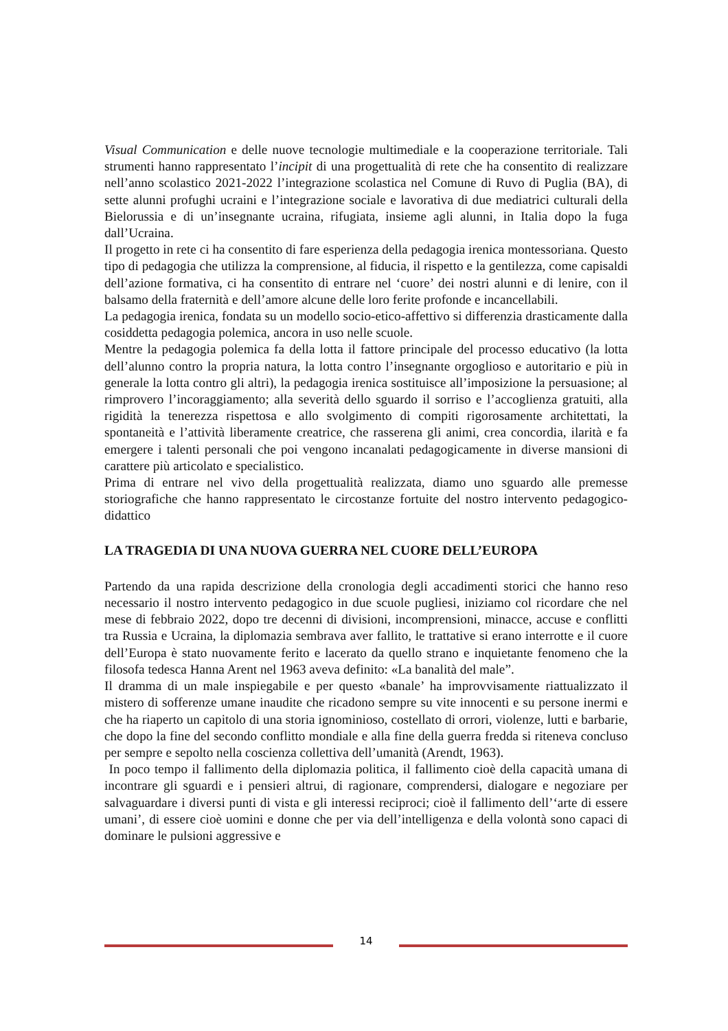Visual Communication e delle nuove tecnologie multimediale e la cooperazione territoriale. Tali strumenti hanno rappresentato l’incipit di una progettualità di rete che ha consentito di realizzare nell’anno scolastico 2021-2022 l’integrazione scolastica nel Comune di Ruvo di Puglia (BA), di sette alunni profughi ucraini e l’integrazione sociale e lavorativa di due mediatrici culturali della Bielorussia e di un’insegnante ucraina, rifugiata, insieme agli alunni, in Italia dopo la fuga dall’Ucraina.
Il progetto in rete ci ha consentito di fare esperienza della pedagogia irenica montessoriana. Questo tipo di pedagogia che utilizza la comprensione, al fiducia, il rispetto e la gentilezza, come capisaldi dell’azione formativa, ci ha consentito di entrare nel ‘cuore’ dei nostri alunni e di lenire, con il balsamo della fraternità e dell’amore alcune delle loro ferite profonde e incancellabili.
La pedagogia irenica, fondata su un modello socio-etico-affettivo si differenzia drasticamente dalla cosiddetta pedagogia polemica, ancora in uso nelle scuole.
Mentre la pedagogia polemica fa della lotta il fattore principale del processo educativo (la lotta dell’alunno contro la propria natura, la lotta contro l’insegnante orgoglioso e autoritario e più in generale la lotta contro gli altri), la pedagogia irenica sostituisce all’imposizione la persuasione; al rimprovero l’incoraggiamento; alla severità dello sguardo il sorriso e l’accoglienza gratuiti, alla rigidità la tenerezza rispettosa e allo svolgimento di compiti rigorosamente architettati, la spontaneità e l’attività liberamente creatrice, che rasserena gli animi, crea concordia, ilarità e fa emergere i talenti personali che poi vengono incanalati pedagogicamente in diverse mansioni di carattere più articolato e specialistico.
Prima di entrare nel vivo della progettualità realizzata, diamo uno sguardo alle premesse storiografiche che hanno rappresentato le circostanze fortuite del nostro intervento pedagogico-didattico
LA TRAGEDIA DI UNA NUOVA GUERRA NEL CUORE DELL’EUROPA
Partendo da una rapida descrizione della cronologia degli accadimenti storici che hanno reso necessario il nostro intervento pedagogico in due scuole pugliesi, iniziamo col ricordare che nel mese di febbraio 2022, dopo tre decenni di divisioni, incomprensioni, minacce, accuse e conflitti tra Russia e Ucraina, la diplomazia sembrava aver fallito, le trattative si erano interrotte e il cuore dell’Europa è stato nuovamente ferito e lacerato da quello strano e inquietante fenomeno che la filosofa tedesca Hanna Arent nel 1963 aveva definito: «La banalità del male”.
Il dramma di un male inspiegabile e per questo «banale’ ha improvvisamente riattualizzato il mistero di sofferenze umane inaudite che ricadono sempre su vite innocenti e su persone inermi e che ha riaperto un capitolo di una storia ignominioso, costellato di orrori, violenze, lutti e barbarie, che dopo la fine del secondo conflitto mondiale e alla fine della guerra fredda si riteneva concluso per sempre e sepolto nella coscienza collettiva dell’umanità (Arendt, 1963).
In poco tempo il fallimento della diplomazia politica, il fallimento cioè della capacità umana di incontrare gli sguardi e i pensieri altrui, di ragionare, comprendersi, dialogare e negoziare per salvaguardare i diversi punti di vista e gli interessi reciproci; cioè il fallimento dell’‘arte di essere umani’, di essere cioè uomini e donne che per via dell’intelligenza e della volontà sono capaci di dominare le pulsioni aggressive e
14